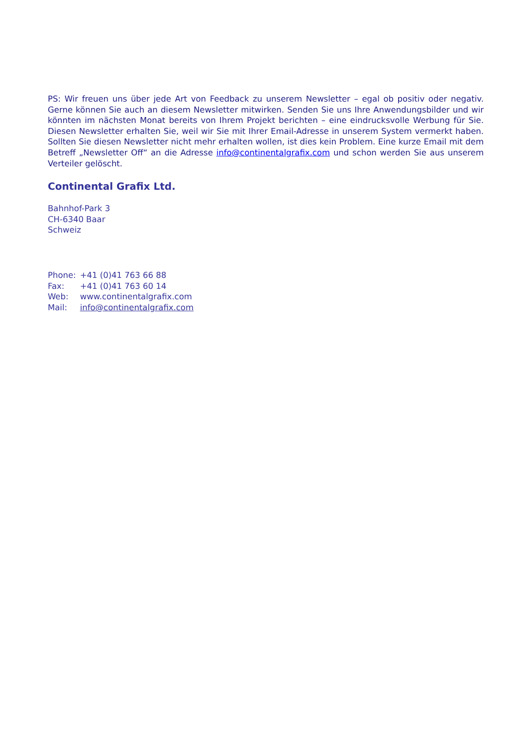PS: Wir freuen uns über jede Art von Feedback zu unserem Newsletter – egal ob positiv oder negativ. Gerne können Sie auch an diesem Newsletter mitwirken. Senden Sie uns Ihre Anwendungsbilder und wir könnten im nächsten Monat bereits von Ihrem Projekt berichten – eine eindrucksvolle Werbung für Sie. Diesen Newsletter erhalten Sie, weil wir Sie mit Ihrer Email-Adresse in unserem System vermerkt haben. Sollten Sie diesen Newsletter nicht mehr erhalten wollen, ist dies kein Problem. Eine kurze Email mit dem Betreff „Newsletter Off“ an die Adresse info@continentalgrafix.com und schon werden Sie aus unserem Verteiler gelöscht.
Continental Grafix Ltd.
Bahnhof-Park 3
CH-6340 Baar
Schweiz
| Phone: | +41 (0)41 763 66 88 |
| Fax: | +41 (0)41 763 60 14 |
| Web: | www.continentalgrafix.com |
| Mail: | info@continentalgrafix.com |